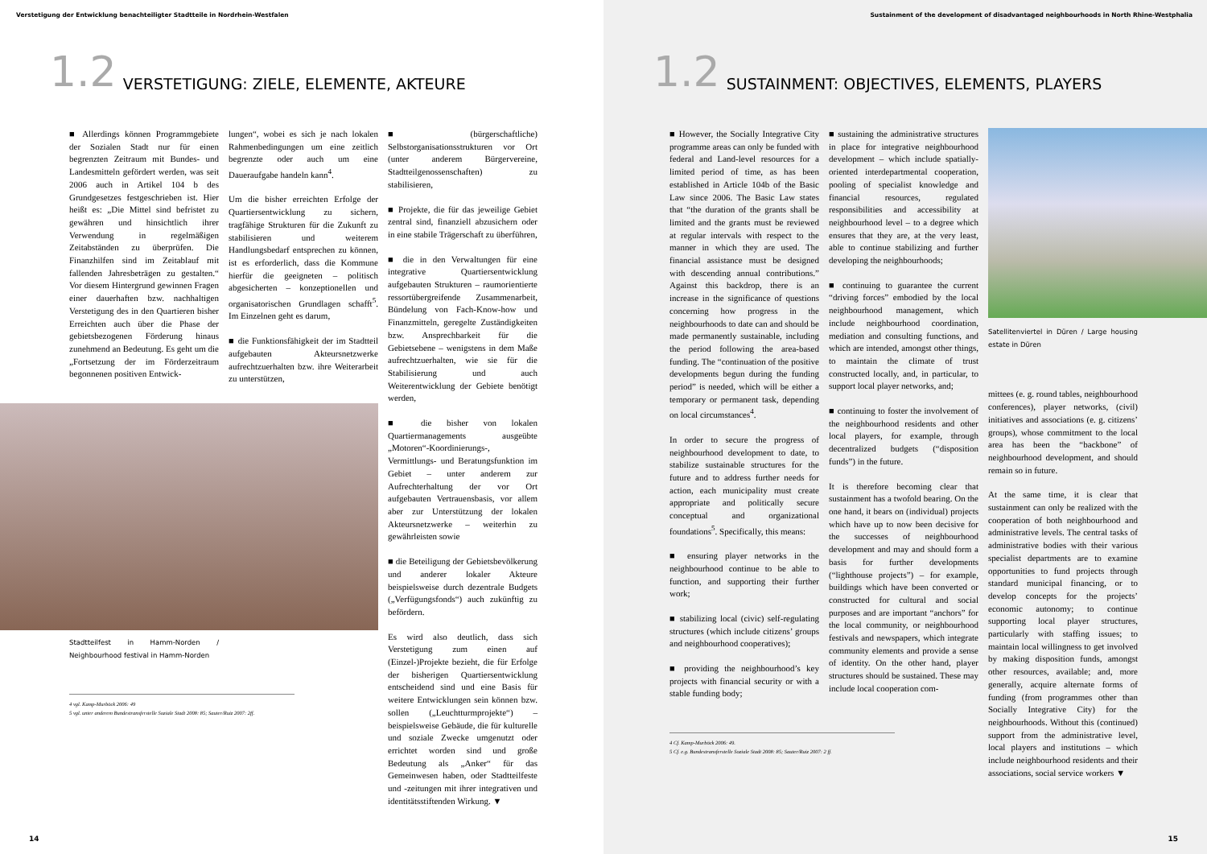Verstetigung der Entwicklung benachteiligter Stadtteile in Nordrhein-Westfalen
1.2 VERSTETIGUNG: ZIELE, ELEMENTE, AKTEURE
■ Allerdings können Programmgebiete der Sozialen Stadt nur für einen begrenzten Zeitraum mit Bundes- und Landesmitteln gefördert werden, was seit 2006 auch in Artikel 104 b des Grundgesetzes festgeschrieben ist. Hier heißt es: „Die Mittel sind befristet zu gewähren und hinsichtlich ihrer Verwendung in regelmäßigen Zeitabständen zu überprüfen. Die Finanzhilfen sind im Zeitablauf mit fallenden Jahresbeträgen zu gestalten.“ Vor diesem Hintergrund gewinnen Fragen einer dauerhaften bzw. nachhaltigen Verstetigung des in den Quartieren bisher Erreichten auch über die Phase der gebietsbezogenen Förderung hinaus zunehmend an Bedeutung. Es geht um die „Fortsetzung der im Förderzeitraum begonnenen positiven Entwick-
Stadtteilfest in Hamm-Norden / Neighbourhood festival in Hamm-Norden
4 vgl. Kamp-Murböck 2006: 49
5 vgl. unter anderem Bundestransferstelle Soziale Stadt 2008: 85; Sauter/Ruiz 2007: 2ff.
lungen“, wobei es sich je nach lokalen Rahmenbedingungen um eine zeitlich begrenzte oder auch um eine Daueraufgabe handeln kann<sup>4</sup>.
Um die bisher erreichten Erfolge der Quartiersentwicklung zu sichern, tragfähige Strukturen für die Zukunft zu stabilisieren und weiterem Handlungsbedarf entsprechen zu können, ist es erforderlich, dass die Kommune hierfür die geeigneten – politisch abgesicherten – konzeptionellen und organisatorischen Grundlagen schafft<sup>5</sup>. Im Einzelnen geht es darum,
■ die Funktionsfähigkeit der im Stadtteil aufgebauten Akteursnetzwerke aufrechtzuerhalten bzw. ihre Weiterarbeit zu unterstützen,
■ (bürgerschaftliche) Selbstorganisationsstrukturen vor Ort (unter anderem Bürgervereine, Stadtteilgenossenschaften) zu stabilisieren,
■ Projekte, die für das jeweilige Gebiet zentral sind, finanziell abzusichern oder in eine stabile Trägerschaft zu überführen,
■ die in den Verwaltungen für eine integrative Quartiersentwicklung aufgebauten Strukturen – raumorientierte ressortübergreifende Zusammenarbeit, Bündelung von Fach-Know-how und Finanzmitteln, geregelte Zuständigkeiten bzw. Ansprechbarkeit für die Gebietsebene – wenigstens in dem Maße aufrechtzuerhalten, wie sie für die Stabilisierung und auch Weiterentwicklung der Gebiete benötigt werden,
■ die bisher von lokalen Quartiermanagements ausgeübte „Motoren“-Koordinierungs-, Vermittlungs- und Beratungsfunktion im Gebiet – unter anderem zur Aufrechterhaltung der vor Ort aufgebauten Vertrauensbasis, vor allem aber zur Unterstützung der lokalen Akteursnetzwerke – weiterhin zu gewährleisten sowie
■ die Beteiligung der Gebietsbevölkerung und anderer lokaler Akteure beispielsweise durch dezentrale Budgets („Verfügungsfonds“) auch zukünftig zu befördern.
Es wird also deutlich, dass sich Verstetigung zum einen auf (Einzel-)Projekte bezieht, die für Erfolge der bisherigen Quartiersentwicklung entscheidend sind und eine Basis für weitere Entwicklungen sein können bzw. sollen („Leuchtturmprojekte“) – beispielsweise Gebäude, die für kulturelle und soziale Zwecke umgenutzt oder errichtet worden sind und große Bedeutung als „Anker“ für das Gemeinwesen haben, oder Stadtteilfeste und -zeitungen mit ihrer integrativen und identitätsstiftenden Wirkung. ▼
14
Sustainment of the development of disadvantaged neighbourhoods in North Rhine-Westphalia
1.2 SUSTAINMENT: OBJECTIVES, ELEMENTS, PLAYERS
■ However, the Socially Integrative City programme areas can only be funded with federal and Land-level resources for a limited period of time, as has been established in Article 104b of the Basic Law since 2006. The Basic Law states that “the duration of the grants shall be limited and the grants must be reviewed at regular intervals with respect to the manner in which they are used. The financial assistance must be designed with descending annual contributions.” Against this backdrop, there is an increase in the significance of questions concerning how progress in the neighbourhoods to date can and should be made permanently sustainable, including the period following the area-based funding. The “continuation of the positive developments begun during the funding period” is needed, which will be either a temporary or permanent task, depending on local circumstances<sup>4</sup>.
In order to secure the progress of neighbourhood development to date, to stabilize sustainable structures for the future and to address further needs for action, each municipality must create appropriate and politically secure conceptual and organizational foundations<sup>5</sup>. Specifically, this means:
■ ensuring player networks in the neighbourhood continue to be able to function, and supporting their further work;
■ stabilizing local (civic) self-regulating structures (which include citizens’ groups and neighbourhood cooperatives);
■ providing the neighbourhood’s key projects with financial security or with a stable funding body;
4 Cf. Kamp-Murböck 2006: 49.
5 Cf. e.g. Bundestransferstelle Soziale Stadt 2008: 85; Sauter/Ruiz 2007: 2 ff.
■ sustaining the administrative structures in place for integrative neighbourhood development – which include spatially-oriented interdepartmental cooperation, pooling of specialist knowledge and financial resources, regulated responsibilities and accessibility at neighbourhood level – to a degree which ensures that they are, at the very least, able to continue stabilizing and further developing the neighbourhoods;
■ continuing to guarantee the current “driving forces” embodied by the local neighbourhood management, which include neighbourhood coordination, mediation and consulting functions, and which are intended, amongst other things, to maintain the climate of trust constructed locally, and, in particular, to support local player networks, and;
■ continuing to foster the involvement of the neighbourhood residents and other local players, for example, through decentralized budgets (“disposition funds”) in the future.
It is therefore becoming clear that sustainment has a twofold bearing. On the one hand, it bears on (individual) projects which have up to now been decisive for the successes of neighbourhood development and may and should form a basis for further developments (“lighthouse projects”) – for example, buildings which have been converted or constructed for cultural and social purposes and are important “anchors” for the local community, or neighbourhood festivals and newspapers, which integrate community elements and provide a sense of identity. On the other hand, player structures should be sustained. These may include local cooperation com-
Satellitenviertel in Düren / Large housing estate in Düren
mittees (e. g. round tables, neighbourhood conferences), player networks, (civil) initiatives and associations (e. g. citizens’ groups), whose commitment to the local area has been the “backbone” of neighbourhood development, and should remain so in future.
At the same time, it is clear that sustainment can only be realized with the cooperation of both neighbourhood and administrative levels. The central tasks of administrative bodies with their various specialist departments are to examine opportunities to fund projects through standard municipal financing, or to develop concepts for the projects’ economic autonomy; to continue supporting local player structures, particularly with staffing issues; to maintain local willingness to get involved by making disposition funds, amongst other resources, available; and, more generally, acquire alternate forms of funding (from programmes other than Socially Integrative City) for the neighbourhoods. Without this (continued) support from the administrative level, local players and institutions – which include neighbourhood residents and their associations, social service workers ▼
15